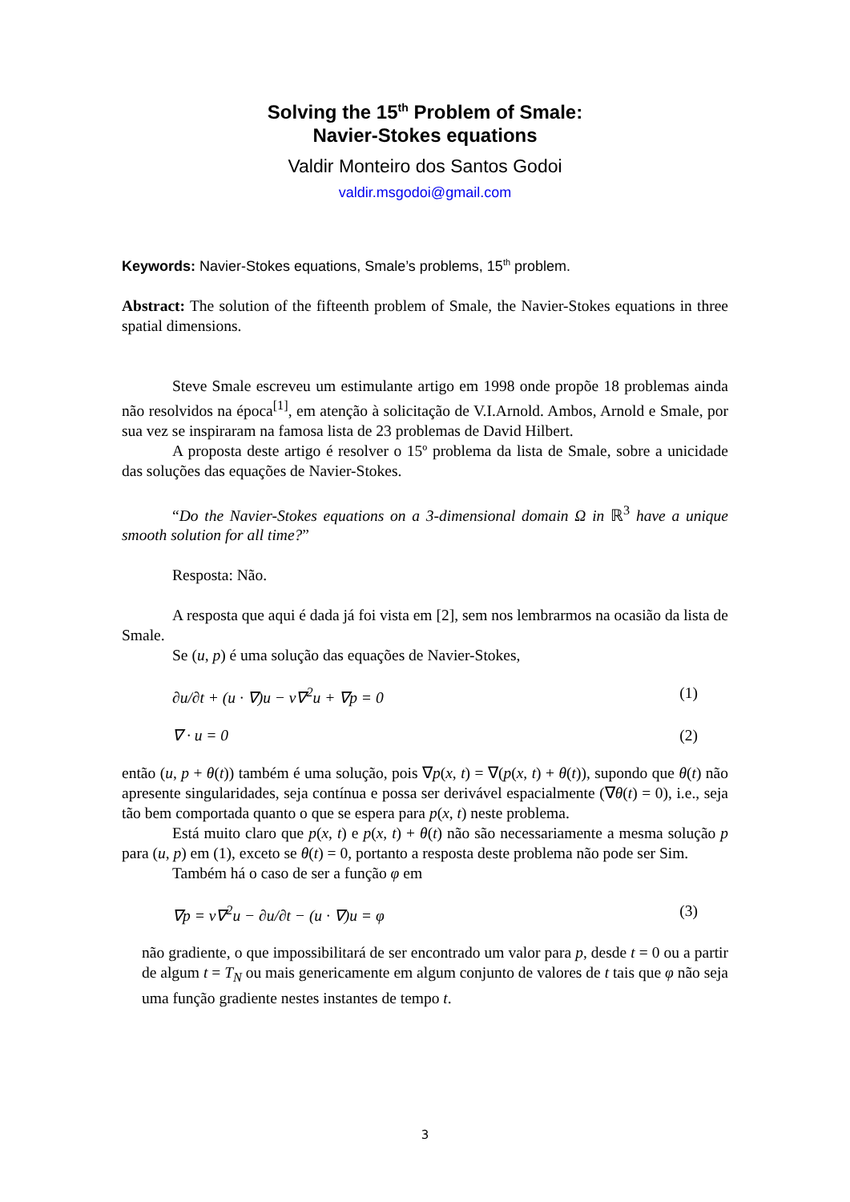Solving the 15<sup>th</sup> Problem of Smale:
Navier-Stokes equations
Valdir Monteiro dos Santos Godoi
valdir.msgodoi@gmail.com
Keywords: Navier-Stokes equations, Smale’s problems, 15<sup>th</sup> problem.
Abstract: The solution of the fifteenth problem of Smale, the Navier-Stokes equations in three spatial dimensions.
Steve Smale escreveu um estimulante artigo em 1998 onde propõe 18 problemas ainda não resolvidos na época<sup>[1]</sup>, em atenção à solicitação de V.I.Arnold. Ambos, Arnold e Smale, por sua vez se inspiraram na famosa lista de 23 problemas de David Hilbert.
A proposta deste artigo é resolver o 15º problema da lista de Smale, sobre a unicidade das soluções das equações de Navier-Stokes.
“Do the Navier-Stokes equations on a 3-dimensional domain Ω in ℝ<sup>3</sup> have a unique smooth solution for all time?”
Resposta: Não.
A resposta que aqui é dada já foi vista em [2], sem nos lembrarmos na ocasião da lista de Smale.
Se (u, p) é uma solução das equações de Navier-Stokes,
∂u/∂t + (u · ∇)u − ν∇<sup>2</sup>u + ∇p = 0 (1)
∇ · u = 0 (2)
então (u, p + θ(t)) também é uma solução, pois ∇p(x, t) = ∇(p(x, t) + θ(t)), supondo que θ(t) não apresente singularidades, seja contínua e possa ser derivável espacialmente (∇θ(t) = 0), i.e., seja tão bem comportada quanto o que se espera para p(x, t) neste problema.
Está muito claro que p(x, t) e p(x, t) + θ(t) não são necessariamente a mesma solução p para (u, p) em (1), exceto se θ(t) = 0, portanto a resposta deste problema não pode ser Sim.
Também há o caso de ser a função φ em
∇p = ν∇<sup>2</sup>u − ∂u/∂t − (u · ∇)u = φ (3)
não gradiente, o que impossibilitará de ser encontrado um valor para p, desde t = 0 ou a partir de algum t = T<sub>N</sub> ou mais genericamente em algum conjunto de valores de t tais que φ não seja uma função gradiente nestes instantes de tempo t.
3